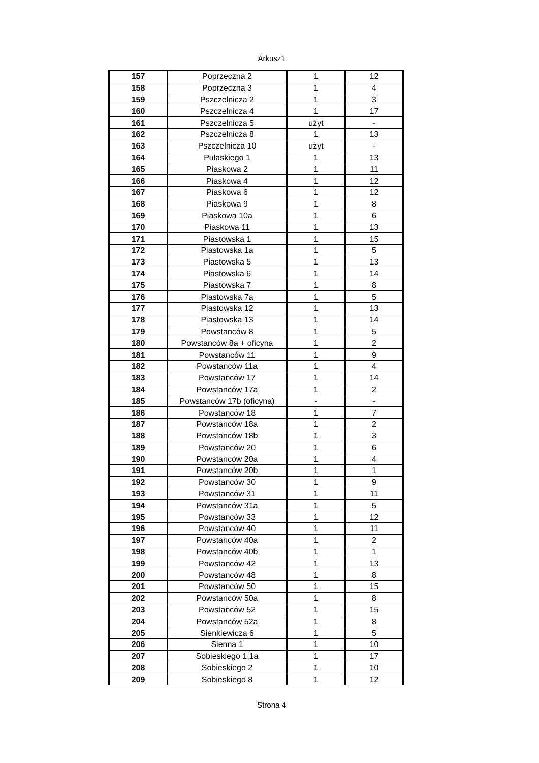Arkusz1
| 157 | Poprzeczna 2 | 1 | 12 |
| 158 | Poprzeczna 3 | 1 | 4 |
| 159 | Pszczelnicza 2 | 1 | 3 |
| 160 | Pszczelnicza 4 | 1 | 17 |
| 161 | Pszczelnicza 5 | użyt | - |
| 162 | Pszczelnicza 8 | 1 | 13 |
| 163 | Pszczelnicza 10 | użyt | - |
| 164 | Pułaskiego 1 | 1 | 13 |
| 165 | Piaskowa 2 | 1 | 11 |
| 166 | Piaskowa 4 | 1 | 12 |
| 167 | Piaskowa 6 | 1 | 12 |
| 168 | Piaskowa 9 | 1 | 8 |
| 169 | Piaskowa 10a | 1 | 6 |
| 170 | Piaskowa 11 | 1 | 13 |
| 171 | Piastowska 1 | 1 | 15 |
| 172 | Piastowska 1a | 1 | 5 |
| 173 | Piastowska 5 | 1 | 13 |
| 174 | Piastowska 6 | 1 | 14 |
| 175 | Piastowska 7 | 1 | 8 |
| 176 | Piastowska 7a | 1 | 5 |
| 177 | Piastowska 12 | 1 | 13 |
| 178 | Piastowska 13 | 1 | 14 |
| 179 | Powstanców 8 | 1 | 5 |
| 180 | Powstanców 8a + oficyna | 1 | 2 |
| 181 | Powstanców 11 | 1 | 9 |
| 182 | Powstanców 11a | 1 | 4 |
| 183 | Powstanców 17 | 1 | 14 |
| 184 | Powstanców 17a | 1 | 2 |
| 185 | Powstanców 17b (oficyna) | - | - |
| 186 | Powstanców 18 | 1 | 7 |
| 187 | Powstanców 18a | 1 | 2 |
| 188 | Powstanców 18b | 1 | 3 |
| 189 | Powstanców 20 | 1 | 6 |
| 190 | Powstanców 20a | 1 | 4 |
| 191 | Powstanców 20b | 1 | 1 |
| 192 | Powstanców 30 | 1 | 9 |
| 193 | Powstanców 31 | 1 | 11 |
| 194 | Powstanców 31a | 1 | 5 |
| 195 | Powstanców 33 | 1 | 12 |
| 196 | Powstanców 40 | 1 | 11 |
| 197 | Powstanców 40a | 1 | 2 |
| 198 | Powstanców 40b | 1 | 1 |
| 199 | Powstanców 42 | 1 | 13 |
| 200 | Powstanców 48 | 1 | 8 |
| 201 | Powstanców 50 | 1 | 15 |
| 202 | Powstanców 50a | 1 | 8 |
| 203 | Powstanców 52 | 1 | 15 |
| 204 | Powstanców 52a | 1 | 8 |
| 205 | Sienkiewicza 6 | 1 | 5 |
| 206 | Sienna 1 | 1 | 10 |
| 207 | Sobieskiego 1,1a | 1 | 17 |
| 208 | Sobieskiego 2 | 1 | 10 |
| 209 | Sobieskiego 8 | 1 | 12 |
Strona 4